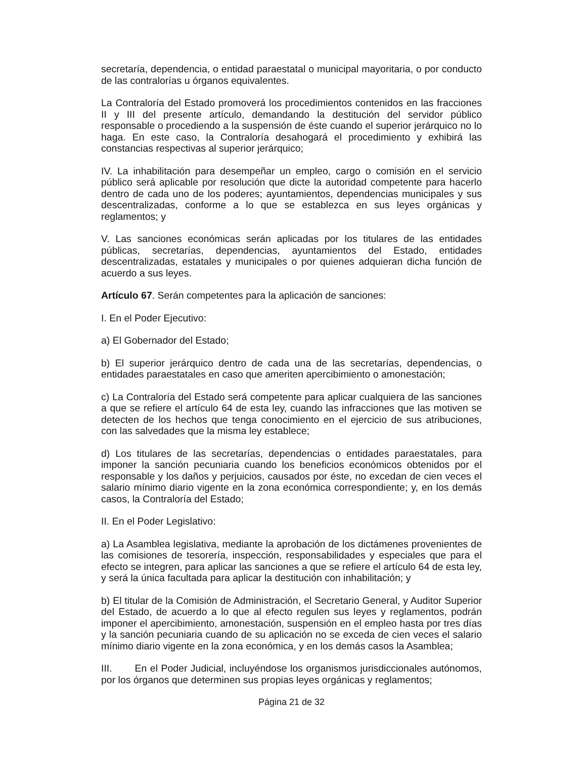secretaría, dependencia, o entidad paraestatal o municipal mayoritaria, o por conducto de las contralorías u órganos equivalentes.
La Contraloría del Estado promoverá los procedimientos contenidos en las fracciones II y III del presente artículo, demandando la destitución del servidor público responsable o procediendo a la suspensión de éste cuando el superior jerárquico no lo haga. En este caso, la Contraloría desahogará el procedimiento y exhibirá las constancias respectivas al superior jerárquico;
IV. La inhabilitación para desempeñar un empleo, cargo o comisión en el servicio público será aplicable por resolución que dicte la autoridad competente para hacerlo dentro de cada uno de los poderes; ayuntamientos, dependencias municipales y sus descentralizadas, conforme a lo que se establezca en sus leyes orgánicas y reglamentos; y
V. Las sanciones económicas serán aplicadas por los titulares de las entidades públicas, secretarías, dependencias, ayuntamientos del Estado, entidades descentralizadas, estatales y municipales o por quienes adquieran dicha función de acuerdo a sus leyes.
Artículo 67. Serán competentes para la aplicación de sanciones:
I. En el Poder Ejecutivo:
a) El Gobernador del Estado;
b) El superior jerárquico dentro de cada una de las secretarías, dependencias, o entidades paraestatales en caso que ameriten apercibimiento o amonestación;
c) La Contraloría del Estado será competente para aplicar cualquiera de las sanciones a que se refiere el artículo 64 de esta ley, cuando las infracciones que las motiven se detecten de los hechos que tenga conocimiento en el ejercicio de sus atribuciones, con las salvedades que la misma ley establece;
d) Los titulares de las secretarías, dependencias o entidades paraestatales, para imponer la sanción pecuniaria cuando los beneficios económicos obtenidos por el responsable y los daños y perjuicios, causados por éste, no excedan de cien veces el salario mínimo diario vigente en la zona económica correspondiente; y, en los demás casos, la Contraloría del Estado;
II. En el Poder Legislativo:
a) La Asamblea legislativa, mediante la aprobación de los dictámenes provenientes de las comisiones de tesorería, inspección, responsabilidades y especiales que para el efecto se integren, para aplicar las sanciones a que se refiere el artículo 64 de esta ley, y será la única facultada para aplicar la destitución con inhabilitación; y
b) El titular de la Comisión de Administración, el Secretario General, y Auditor Superior del Estado, de acuerdo a lo que al efecto regulen sus leyes y reglamentos, podrán imponer el apercibimiento, amonestación, suspensión en el empleo hasta por tres días y la sanción pecuniaria cuando de su aplicación no se exceda de cien veces el salario mínimo diario vigente en la zona económica, y en los demás casos la Asamblea;
III. En el Poder Judicial, incluyéndose los organismos jurisdiccionales autónomos, por los órganos que determinen sus propias leyes orgánicas y reglamentos;
Página 21 de 32